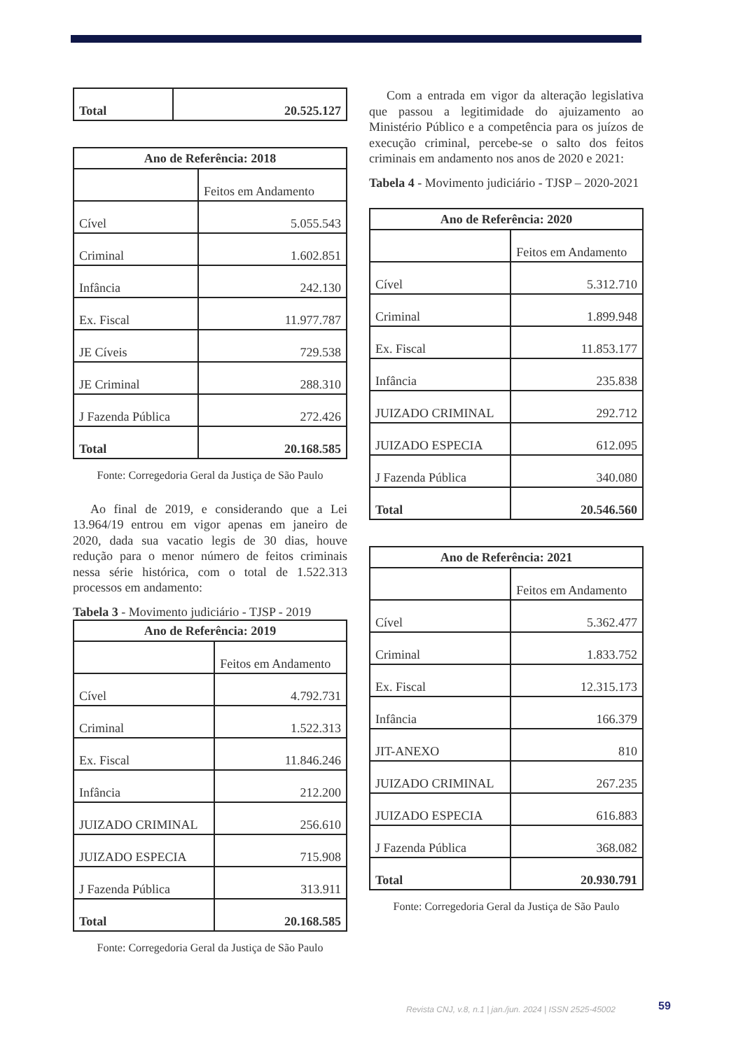| Total | 20.525.127 |
| Ano de Referência: 2018 | |
| --- | --- |
| | Feitos em Andamento |
| Cível | 5.055.543 |
| Criminal | 1.602.851 |
| Infância | 242.130 |
| Ex. Fiscal | 11.977.787 |
| JE Cíveis | 729.538 |
| JE Criminal | 288.310 |
| J Fazenda Pública | 272.426 |
| Total | 20.168.585 |
Fonte: Corregedoria Geral da Justiça de São Paulo
Ao final de 2019, e considerando que a Lei 13.964/19 entrou em vigor apenas em janeiro de 2020, dada sua vacatio legis de 30 dias, houve redução para o menor número de feitos criminais nessa série histórica, com o total de 1.522.313 processos em andamento:
Tabela 3 - Movimento judiciário - TJSP - 2019
| Ano de Referência: 2019 | |
| --- | --- |
| | Feitos em Andamento |
| Cível | 4.792.731 |
| Criminal | 1.522.313 |
| Ex. Fiscal | 11.846.246 |
| Infância | 212.200 |
| JUIZADO CRIMINAL | 256.610 |
| JUIZADO ESPECIA | 715.908 |
| J Fazenda Pública | 313.911 |
| Total | 20.168.585 |
Fonte: Corregedoria Geral da Justiça de São Paulo
Com a entrada em vigor da alteração legislativa que passou a legitimidade do ajuizamento ao Ministério Público e a competência para os juízos de execução criminal, percebe-se o salto dos feitos criminais em andamento nos anos de 2020 e 2021:
Tabela 4 - Movimento judiciário - TJSP – 2020-2021
| Ano de Referência: 2020 | |
| --- | --- |
| | Feitos em Andamento |
| Cível | 5.312.710 |
| Criminal | 1.899.948 |
| Ex. Fiscal | 11.853.177 |
| Infância | 235.838 |
| JUIZADO CRIMINAL | 292.712 |
| JUIZADO ESPECIA | 612.095 |
| J Fazenda Pública | 340.080 |
| Total | 20.546.560 |
| Ano de Referência: 2021 | |
| --- | --- |
| | Feitos em Andamento |
| Cível | 5.362.477 |
| Criminal | 1.833.752 |
| Ex. Fiscal | 12.315.173 |
| Infância | 166.379 |
| JIT-ANEXO | 810 |
| JUIZADO CRIMINAL | 267.235 |
| JUIZADO ESPECIA | 616.883 |
| J Fazenda Pública | 368.082 |
| Total | 20.930.791 |
Fonte: Corregedoria Geral da Justiça de São Paulo
Revista CNJ, v.8, n.1 | jan./jun. 2024 | ISSN 2525-45002
59